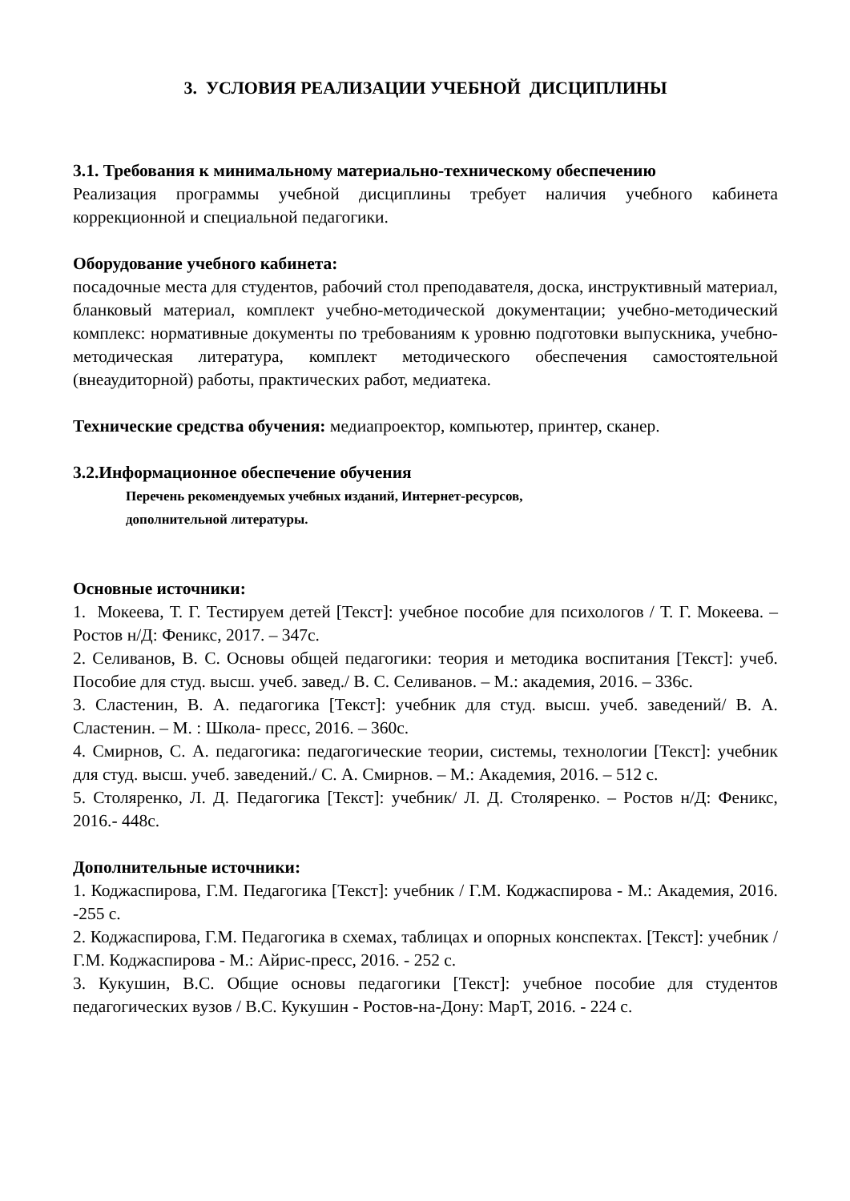3. УСЛОВИЯ РЕАЛИЗАЦИИ УЧЕБНОЙ ДИСЦИПЛИНЫ
3.1. Требования к минимальному материально-техническому обеспечению
Реализация программы учебной дисциплины требует наличия учебного кабинета коррекционной и специальной педагогики.
Оборудование учебного кабинета:
посадочные места для студентов, рабочий стол преподавателя, доска, инструктивный материал, бланковый материал, комплект учебно-методической документации; учебно-методический комплекс: нормативные документы по требованиям к уровню подготовки выпускника, учебно-методическая литература, комплект методического обеспечения самостоятельной (внеаудиторной) работы, практических работ, медиатека.
Технические средства обучения: медиапроектор, компьютер, принтер, сканер.
3.2.Информационное обеспечение обучения
Перечень рекомендуемых учебных изданий, Интернет-ресурсов,
дополнительной литературы.
Основные источники:
1. Мокеева, Т. Г. Тестируем детей [Текст]: учебное пособие для психологов / Т. Г. Мокеева. – Ростов н/Д: Феникс, 2017. – 347с.
2. Селиванов, В. С. Основы общей педагогики: теория и методика воспитания [Текст]: учеб. Пособие для студ. высш. учеб. завед./ В. С. Селиванов. – М.: академия, 2016. – 336с.
3. Сластенин, В. А. педагогика [Текст]: учебник для студ. высш. учеб. заведений/ В. А. Сластенин. – М. : Школа- пресс, 2016. – 360с.
4. Смирнов, С. А. педагогика: педагогические теории, системы, технологии [Текст]: учебник для студ. высш. учеб. заведений./ С. А. Смирнов. – М.: Академия, 2016. – 512 с.
5. Столяренко, Л. Д. Педагогика [Текст]: учебник/ Л. Д. Столяренко. – Ростов н/Д: Феникс, 2016.- 448с.
Дополнительные источники:
1. Коджаспирова, Г.М. Педагогика [Текст]: учебник / Г.М. Коджаспирова - М.: Академия, 2016. -255 с.
2. Коджаспирова, Г.М. Педагогика в схемах, таблицах и опорных конспектах. [Текст]: учебник / Г.М. Коджаспирова - М.: Айрис-пресс, 2016. - 252 с.
3. Кукушин, В.С. Общие основы педагогики [Текст]: учебное пособие для студентов педагогических вузов / В.С. Кукушин - Ростов-на-Дону: МарТ, 2016. - 224 с.